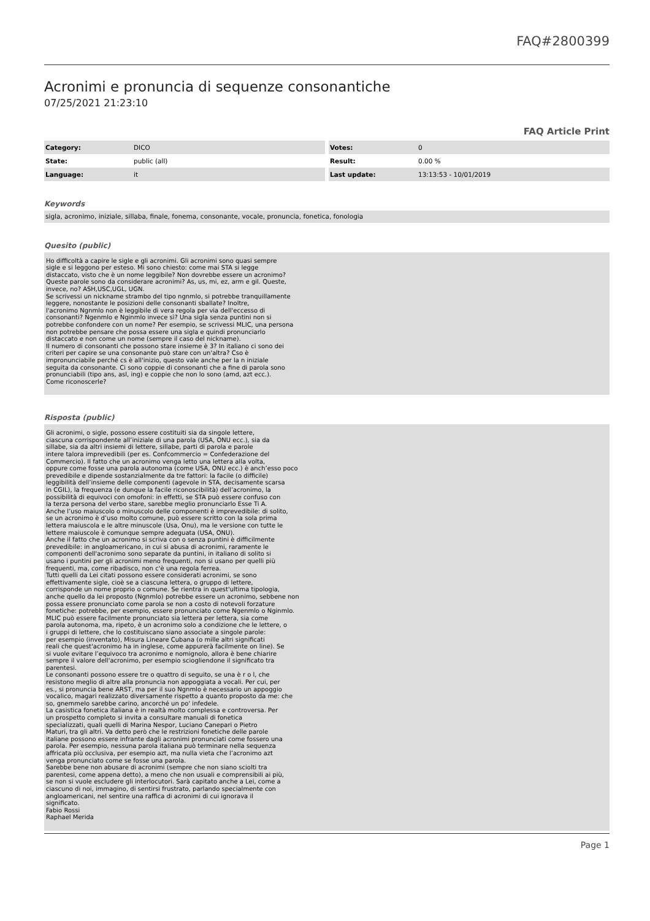FAQ#2800399
Acronimi e pronuncia di sequenze consonantiche
07/25/2021 21:23:10
FAQ Article Print
| Category: | DICO |
| State: | public (all) |
| Language: | it |
| Votes: | 0 |
| Result: | 0.00 % |
| Last update: | 13:13:53 - 10/01/2019 |
Keywords
sigla, acronimo, iniziale, sillaba, finale, fonema, consonante, vocale, pronuncia, fonetica, fonologia
Quesito (public)
Ho difficoltà a capire le sigle e gli acronimi. Gli acronimi sono quasi sempre sigle e si leggono per esteso. Mi sono chiesto: come mai STA si legge distaccato, visto che è un nome leggibile? Non dovrebbe essere un acronimo? Queste parole sono da considerare acronimi? As, us, mi, ez, arm e gil. Queste, invece, no? ASH,USC,UGL, UGN. Se scrivessi un nickname strambo del tipo ngnmlo, si potrebbe tranquillamente leggere, nonostante le posizioni delle consonanti sballate? Inoltre, l'acronimo Ngnmlo non è leggibile di vera regola per via dell'eccesso di consonanti? Ngenmlo e Nginmlo invece sì? Una sigla senza puntini non si potrebbe confondere con un nome? Per esempio, se scrivessi MLIC, una persona non potrebbe pensare che possa essere una sigla e quindi pronunciarlo distaccato e non come un nome (sempre il caso del nickname). Il numero di consonanti che possono stare insieme è 3? In italiano ci sono dei criteri per capire se una consonante può stare con un'altra? Cso è impronunciabile perché cs è all'inizio, questo vale anche per la n iniziale seguita da consonante. Ci sono coppie di consonanti che a fine di parola sono pronunciabili (tipo ans, asl, ing) e coppie che non lo sono (amd, azt ecc.). Come riconoscerle?
Risposta (public)
Gli acronimi, o sigle, possono essere costituiti sia da singole lettere, ciascuna corrispondente all’iniziale di una parola (USA, ONU ecc.), sia da sillabe, sia da altri insiemi di lettere, sillabe, parti di parola e parole intere talora imprevedibili (per es. Confcommercio = Confederazione del Commercio). Il fatto che un acronimo venga letto una lettera alla volta, oppure come fosse una parola autonoma (come USA, ONU ecc.) è anch’esso poco prevedibile e dipende sostanzialmente da tre fattori: la facile (o difficile) leggibilità dell’insieme delle componenti (agevole in STA, decisamente scarsa in CGIL), la frequenza (e dunque la facile riconoscibilità) dell’acronimo, la possibilità di equivoci con omofoni: in effetti, se STA può essere confuso con la terza persona del verbo stare, sarebbe meglio pronunciarlo Esse Ti A. Anche l’uso maiuscolo o minuscolo delle componenti è imprevedibile: di solito, se un acronimo è d’uso molto comune, può essere scritto con la sola prima lettera maiuscola e le altre minuscole (Usa, Onu), ma le versione con tutte le lettere maiuscole è comunque sempre adeguata (USA, ONU). Anche il fatto che un acronimo si scriva con o senza puntini è difficilmente prevedibile: in angloamericano, in cui si abusa di acronimi, raramente le componenti dell'acronimo sono separate da puntini, in italiano di solito si usano i puntini per gli acronimi meno frequenti, non si usano per quelli più frequenti, ma, come ribadisco, non c'è una regola ferrea. Tutti quelli da Lei citati possono essere considerati acronimi, se sono effettivamente sigle, cioè se a ciascuna lettera, o gruppo di lettere, corrisponde un nome proprio o comune. Se rientra in quest'ultima tipologia, anche quello da lei proposto (Ngnmlo) potrebbe essere un acronimo, sebbene non possa essere pronunciato come parola se non a costo di notevoli forzature fonetiche: potrebbe, per esempio, essere pronunciato come Ngenmlo o Nginmlo. MLIC può essere facilmente pronunciato sia lettera per lettera, sia come parola autonoma, ma, ripeto, è un acronimo solo a condizione che le lettere, o i gruppi di lettere, che lo costituiscano siano associate a singole parole: per esempio (inventato), Misura Lineare Cubana (o mille altri significati reali che quest'acronimo ha in inglese, come appurerà facilmente on line). Se si vuole evitare l’equivoco tra acronimo e nomignolo, allora è bene chiarire sempre il valore dell'acronimo, per esempio sciogliendone il significato tra parentesi. Le consonanti possono essere tre o quattro di seguito, se una è r o l, che resistono meglio di altre alla pronuncia non appoggiata a vocali. Per cui, per es., si pronuncia bene ARST, ma per il suo Ngnmlo è necessario un appoggio vocalico, magari realizzato diversamente rispetto a quanto proposto da me: che so, gnemmelo sarebbe carino, ancorché un po' infedele. La casistica fonetica italiana è in realtà molto complessa e controversa. Per un prospetto completo si invita a consultare manuali di fonetica specializzati, quali quelli di Marina Nespor, Luciano Canepari o Pietro Maturi, tra gli altri. Va detto però che le restrizioni fonetiche delle parole italiane possono essere infrante dagli acronimi pronunciati come fossero una parola. Per esempio, nessuna parola italiana può terminare nella sequenza affricata più occlusiva, per esempio azt, ma nulla vieta che l’acronimo azt venga pronunciato come se fosse una parola. Sarebbe bene non abusare di acronimi (sempre che non siano sciolti tra parentesi, come appena detto), a meno che non usuali e comprensibili ai più, se non si vuole escludere gli interlocutori. Sarà capitato anche a Lei, come a ciascuno di noi, immagino, di sentirsi frustrato, parlando specialmente con angloamericani, nel sentire una raffica di acronimi di cui ignorava il significato. Fabio Rossi Raphael Merida
Page 1